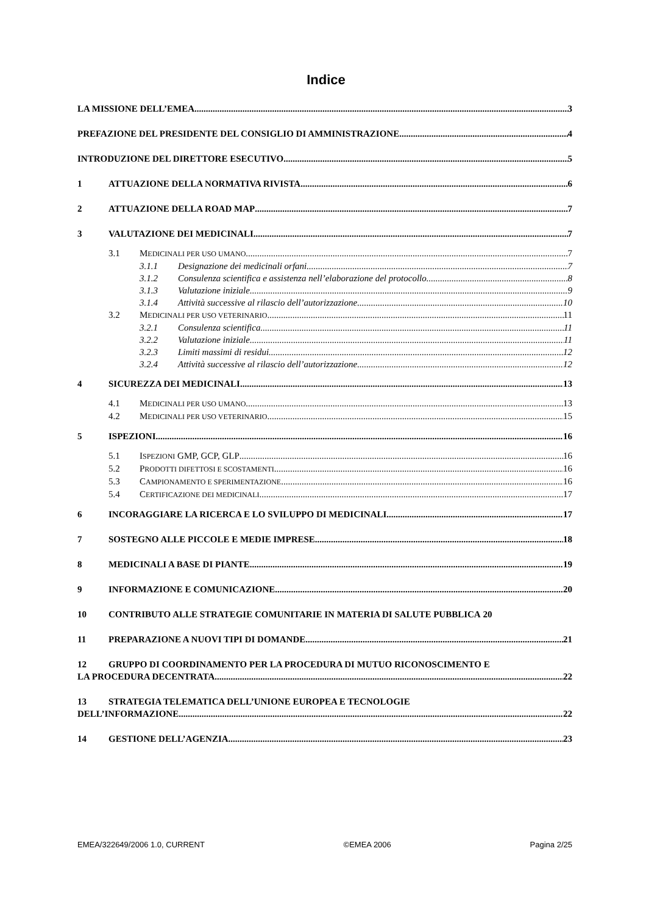Indice
LA MISSIONE DELL’EMEA 3
PREFAZIONE DEL PRESIDENTE DEL CONSIGLIO DI AMMINISTRAZIONE 4
INTRODUZIONE DEL DIRETTORE ESECUTIVO 5
1 ATTUAZIONE DELLA NORMATIVA RIVISTA 6
2 ATTUAZIONE DELLA ROAD MAP 7
3 VALUTAZIONE DEI MEDICINALI 7
3.1 MEDICINALI PER USO UMANO 7
3.1.1 Designazione dei medicinali orfani 7
3.1.2 Consulenza scientifica e assistenza nell’elaborazione del protocollo 8
3.1.3 Valutazione iniziale 9
3.1.4 Attività successive al rilascio dell’autorizzazione 10
3.2 MEDICINALI PER USO VETERINARIO 11
3.2.1 Consulenza scientifica 11
3.2.2 Valutazione iniziale 11
3.2.3 Limiti massimi di residui 12
3.2.4 Attività successive al rilascio dell’autorizzazione 12
4 SICUREZZA DEI MEDICINALI 13
4.1 MEDICINALI PER USO UMANO 13
4.2 MEDICINALI PER USO VETERINARIO 15
5 ISPEZIONI 16
5.1 ISPEZIONI GMP, GCP, GLP 16
5.2 PRODOTTI DIFETTOSI E SCOSTAMENTI 16
5.3 CAMPIONAMENTO E SPERIMENTAZIONE 16
5.4 CERTIFICAZIONE DEI MEDICINALI 17
6 INCORAGGIARE LA RICERCA E LO SVILUPPO DI MEDICINALI 17
7 SOSTEGNO ALLE PICCOLE E MEDIE IMPRESE 18
8 MEDICINALI A BASE DI PIANTE 19
9 INFORMAZIONE E COMUNICAZIONE 20
10 CONTRIBUTO ALLE STRATEGIE COMUNITARIE IN MATERIA DI SALUTE PUBBLICA 20
11 PREPARAZIONE A NUOVI TIPI DI DOMANDE 21
12 GRUPPO DI COORDINAMENTO PER LA PROCEDURA DI MUTUO RICONOSCIMENTO E
LA PROCEDURA DECENTRATA 22
13 STRATEGIA TELEMATICA DELL’UNIONE EUROPEA E TECNOLOGIE
DELL’INFORMAZIONE 22
14 GESTIONE DELL’AGENZIA 23
EMEA/322649/2006 1.0, CURRENT ©EMEA 2006 Pagina 2/25